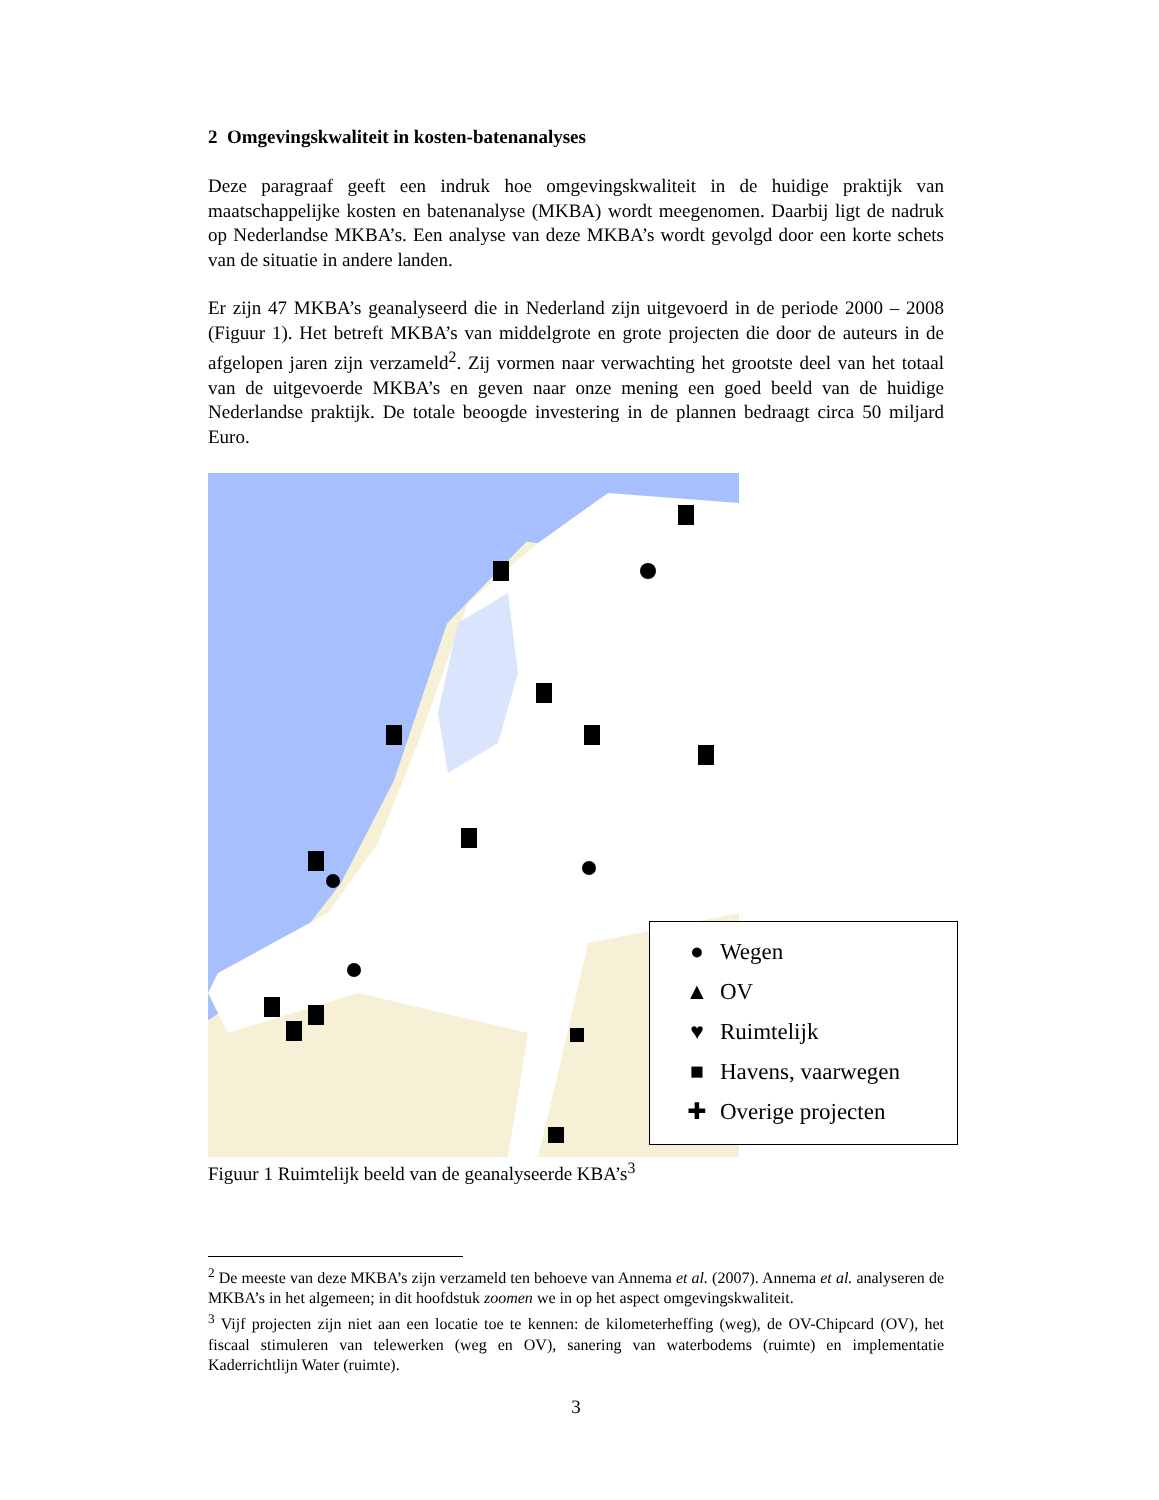2 Omgevingskwaliteit in kosten-batenanalyses
Deze paragraaf geeft een indruk hoe omgevingskwaliteit in de huidige praktijk van maatschappelijke kosten en batenanalyse (MKBA) wordt meegenomen. Daarbij ligt de nadruk op Nederlandse MKBA’s. Een analyse van deze MKBA’s wordt gevolgd door een korte schets van de situatie in andere landen.
Er zijn 47 MKBA’s geanalyseerd die in Nederland zijn uitgevoerd in de periode 2000 – 2008 (Figuur 1). Het betreft MKBA’s van middelgrote en grote projecten die door de auteurs in de afgelopen jaren zijn verzameld<sup>2</sup>. Zij vormen naar verwachting het grootste deel van het totaal van de uitgevoerde MKBA’s en geven naar onze mening een goed beeld van de huidige Nederlandse praktijk. De totale beoogde investering in de plannen bedraagt circa 50 miljard Euro.
● Wegen
▲ OV
♥ Ruimtelijk
■ Havens, vaarwegen
✚ Overige projecten
Figuur 1 Ruimtelijk beeld van de geanalyseerde KBA’s<sup>3</sup>
<sup>2</sup> De meeste van deze MKBA’s zijn verzameld ten behoeve van Annema et al. (2007). Annema et al. analyseren de MKBA’s in het algemeen; in dit hoofdstuk zoomen we in op het aspect omgevingskwaliteit.
<sup>3</sup> Vijf projecten zijn niet aan een locatie toe te kennen: de kilometerheffing (weg), de OV-Chipcard (OV), het fiscaal stimuleren van telewerken (weg en OV), sanering van waterbodems (ruimte) en implementatie Kaderrichtlijn Water (ruimte).
3